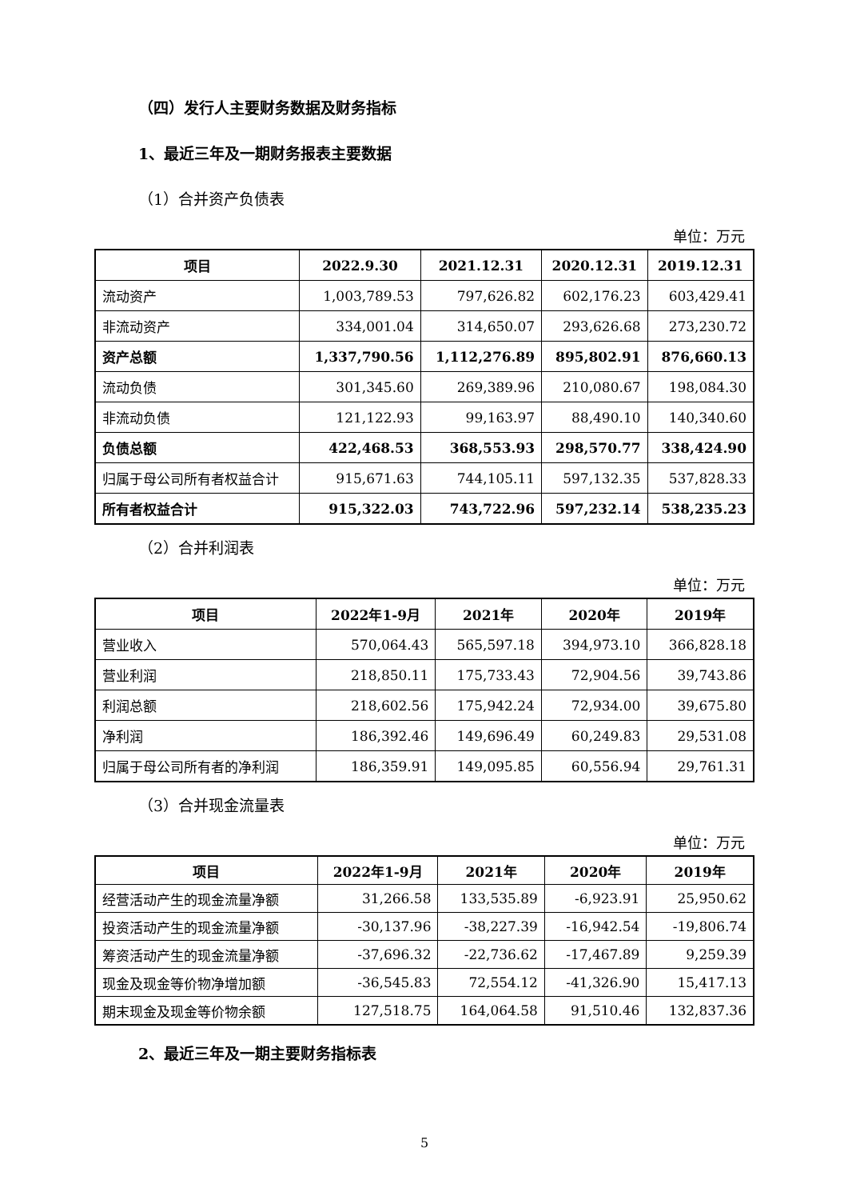（四）发行人主要财务数据及财务指标
1、最近三年及一期财务报表主要数据
（1）合并资产负债表
单位：万元
| 项目 | 2022.9.30 | 2021.12.31 | 2020.12.31 | 2019.12.31 |
| --- | --- | --- | --- | --- |
| 流动资产 | 1,003,789.53 | 797,626.82 | 602,176.23 | 603,429.41 |
| 非流动资产 | 334,001.04 | 314,650.07 | 293,626.68 | 273,230.72 |
| 资产总额 | 1,337,790.56 | 1,112,276.89 | 895,802.91 | 876,660.13 |
| 流动负债 | 301,345.60 | 269,389.96 | 210,080.67 | 198,084.30 |
| 非流动负债 | 121,122.93 | 99,163.97 | 88,490.10 | 140,340.60 |
| 负债总额 | 422,468.53 | 368,553.93 | 298,570.77 | 338,424.90 |
| 归属于母公司所有者权益合计 | 915,671.63 | 744,105.11 | 597,132.35 | 537,828.33 |
| 所有者权益合计 | 915,322.03 | 743,722.96 | 597,232.14 | 538,235.23 |
（2）合并利润表
单位：万元
| 项目 | 2022年1-9月 | 2021年 | 2020年 | 2019年 |
| --- | --- | --- | --- | --- |
| 营业收入 | 570,064.43 | 565,597.18 | 394,973.10 | 366,828.18 |
| 营业利润 | 218,850.11 | 175,733.43 | 72,904.56 | 39,743.86 |
| 利润总额 | 218,602.56 | 175,942.24 | 72,934.00 | 39,675.80 |
| 净利润 | 186,392.46 | 149,696.49 | 60,249.83 | 29,531.08 |
| 归属于母公司所有者的净利润 | 186,359.91 | 149,095.85 | 60,556.94 | 29,761.31 |
（3）合并现金流量表
单位：万元
| 项目 | 2022年1-9月 | 2021年 | 2020年 | 2019年 |
| --- | --- | --- | --- | --- |
| 经营活动产生的现金流量净额 | 31,266.58 | 133,535.89 | -6,923.91 | 25,950.62 |
| 投资活动产生的现金流量净额 | -30,137.96 | -38,227.39 | -16,942.54 | -19,806.74 |
| 筹资活动产生的现金流量净额 | -37,696.32 | -22,736.62 | -17,467.89 | 9,259.39 |
| 现金及现金等价物净增加额 | -36,545.83 | 72,554.12 | -41,326.90 | 15,417.13 |
| 期末现金及现金等价物余额 | 127,518.75 | 164,064.58 | 91,510.46 | 132,837.36 |
2、最近三年及一期主要财务指标表
5